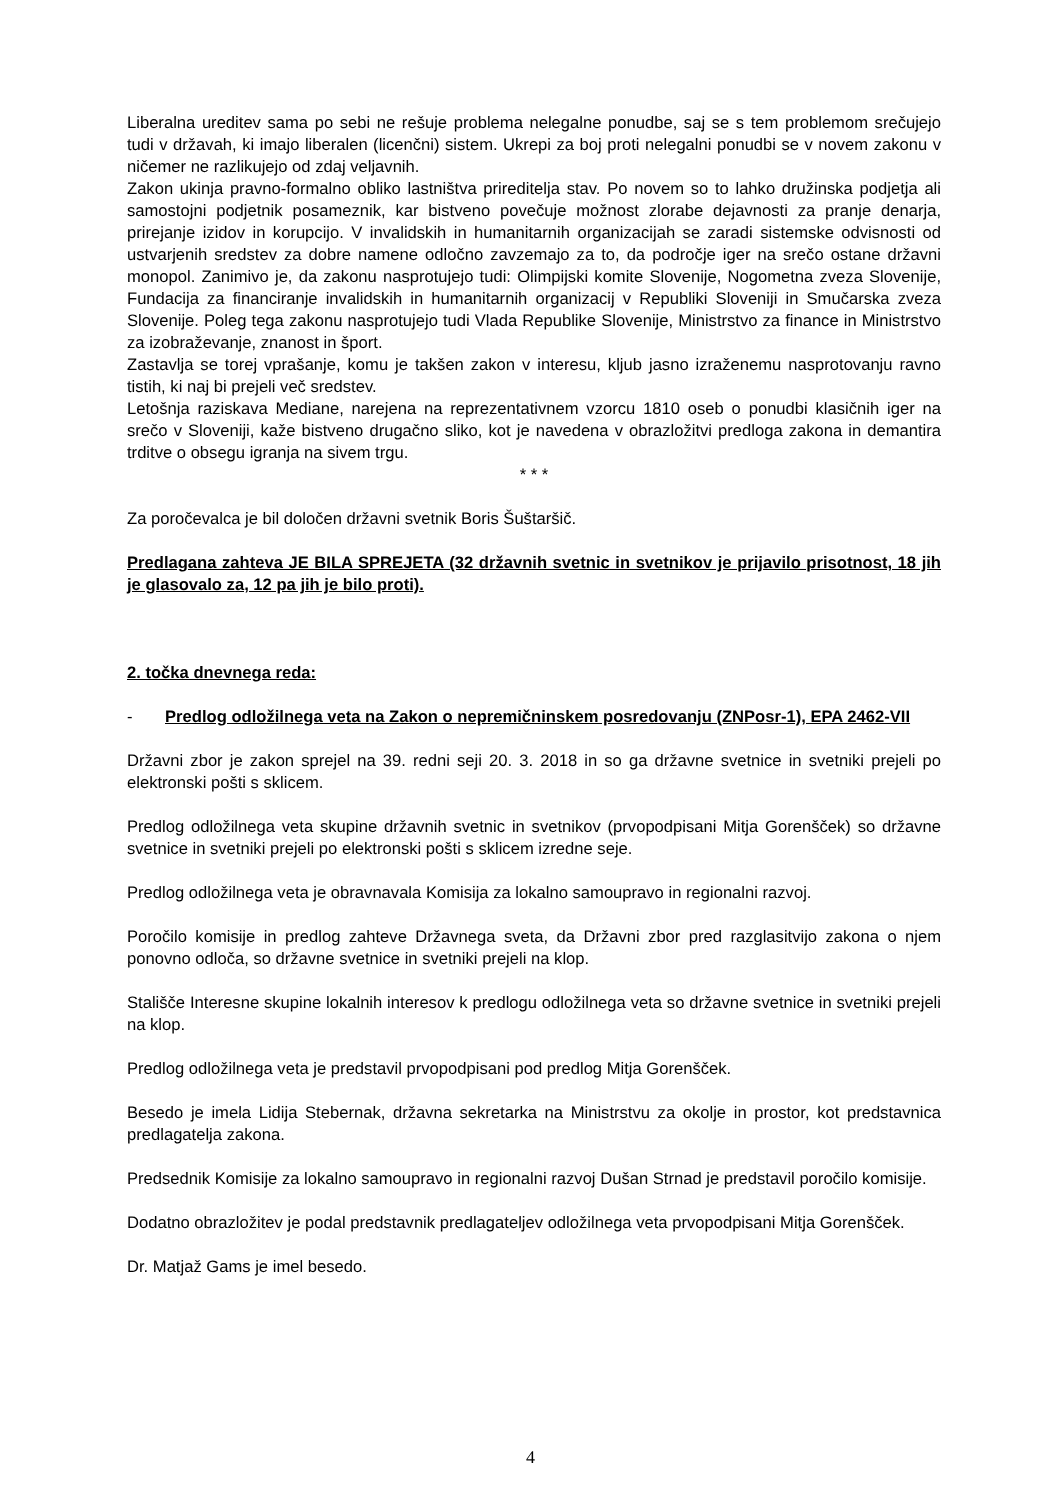Liberalna ureditev sama po sebi ne rešuje problema nelegalne ponudbe, saj se s tem problemom srečujejo tudi v državah, ki imajo liberalen (licenčni) sistem. Ukrepi za boj proti nelegalni ponudbi se v novem zakonu v ničemer ne razlikujejo od zdaj veljavnih.
Zakon ukinja pravno-formalno obliko lastništva prireditelja stav. Po novem so to lahko družinska podjetja ali samostojni podjetnik posameznik, kar bistveno povečuje možnost zlorabe dejavnosti za pranje denarja, prirejanje izidov in korupcijo. V invalidskih in humanitarnih organizacijah se zaradi sistemske odvisnosti od ustvarjenih sredstev za dobre namene odločno zavzemajo za to, da področje iger na srečo ostane državni monopol. Zanimivo je, da zakonu nasprotujejo tudi: Olimpijski komite Slovenije, Nogometna zveza Slovenije, Fundacija za financiranje invalidskih in humanitarnih organizacij v Republiki Sloveniji in Smučarska zveza Slovenije. Poleg tega zakonu nasprotujejo tudi Vlada Republike Slovenije, Ministrstvo za finance in Ministrstvo za izobraževanje, znanost in šport.
Zastavlja se torej vprašanje, komu je takšen zakon v interesu, kljub jasno izraženemu nasprotovanju ravno tistih, ki naj bi prejeli več sredstev.
Letošnja raziskava Mediane, narejena na reprezentativnem vzorcu 1810 oseb o ponudbi klasičnih iger na srečo v Sloveniji, kaže bistveno drugačno sliko, kot je navedena v obrazložitvi predloga zakona in demantira trditve o obsegu igranja na sivem trgu.
* * *
Za poročevalca je bil določen državni svetnik Boris Šuštaršič.
Predlagana zahteva JE BILA SPREJETA (32 državnih svetnic in svetnikov je prijavilo prisotnost, 18 jih je glasovalo za, 12 pa jih je bilo proti).
2. točka dnevnega reda:
- Predlog odložilnega veta na Zakon o nepremičninskem posredovanju (ZNPosr-1), EPA 2462-VII
Državni zbor je zakon sprejel na 39. redni seji 20. 3. 2018 in so ga državne svetnice in svetniki prejeli po elektronski pošti s sklicem.
Predlog odložilnega veta skupine državnih svetnic in svetnikov (prvopodpisani Mitja Gorenšček) so državne svetnice in svetniki prejeli po elektronski pošti s sklicem izredne seje.
Predlog odložilnega veta je obravnavala Komisija za lokalno samoupravo in regionalni razvoj.
Poročilo komisije in predlog zahteve Državnega sveta, da Državni zbor pred razglasitvijo zakona o njem ponovno odloča, so državne svetnice in svetniki prejeli na klop.
Stališče Interesne skupine lokalnih interesov k predlogu odložilnega veta so državne svetnice in svetniki prejeli na klop.
Predlog odložilnega veta je predstavil prvopodpisani pod predlog Mitja Gorenšček.
Besedo je imela Lidija Stebernak, državna sekretarka na Ministrstvu za okolje in prostor, kot predstavnica predlagatelja zakona.
Predsednik Komisije za lokalno samoupravo in regionalni razvoj Dušan Strnad je predstavil poročilo komisije.
Dodatno obrazložitev je podal predstavnik predlagateljev odložilnega veta prvopodpisani Mitja Gorenšček.
Dr. Matjaž Gams je imel besedo.
4